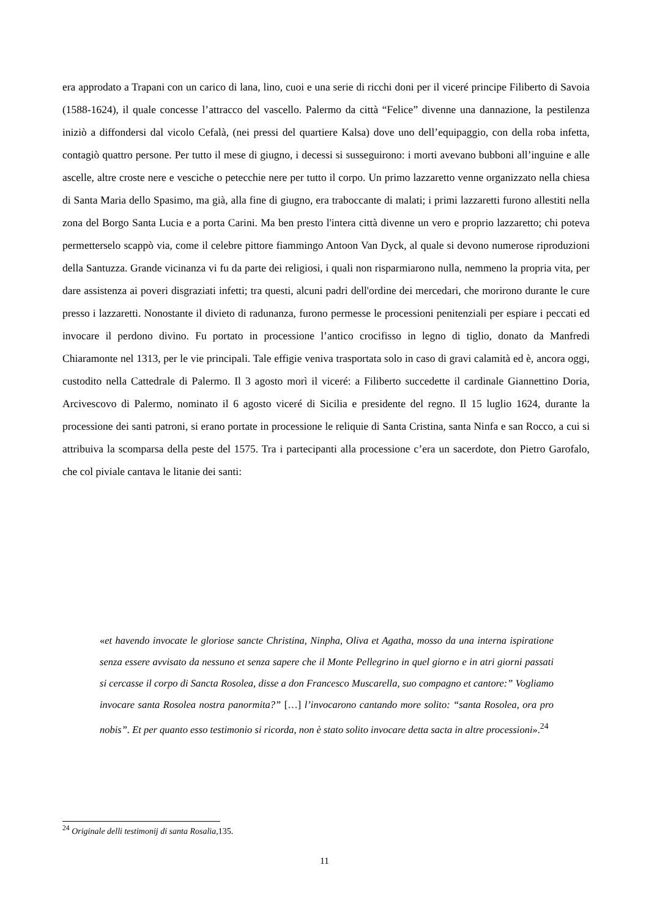era approdato a Trapani con un carico di lana, lino, cuoi e una serie di ricchi doni per il viceré principe Filiberto di Savoia (1588-1624), il quale concesse l’attracco del vascello. Palermo da città “Felice” divenne una dannazione, la pestilenza iniziò a diffondersi dal vicolo Cefalà, (nei pressi del quartiere Kalsa) dove uno dell’equipaggio, con della roba infetta, contagiò quattro persone. Per tutto il mese di giugno, i decessi si susseguirono: i morti avevano bubboni all’inguine e alle ascelle, altre croste nere e vesciche o petecchie nere per tutto il corpo. Un primo lazzaretto venne organizzato nella chiesa di Santa Maria dello Spasimo, ma già, alla fine di giugno, era traboccante di malati; i primi lazzaretti furono allestiti nella zona del Borgo Santa Lucia e a porta Carini. Ma ben presto l'intera città divenne un vero e proprio lazzaretto; chi poteva permetterselo scappò via, come il celebre pittore fiammingo Antoon Van Dyck, al quale si devono numerose riproduzioni della Santuzza. Grande vicinanza vi fu da parte dei religiosi, i quali non risparmiarono nulla, nemmeno la propria vita, per dare assistenza ai poveri disgraziati infetti; tra questi, alcuni padri dell'ordine dei mercedari, che morirono durante le cure presso i lazzaretti. Nonostante il divieto di radunanza, furono permesse le processioni penitenziali per espiare i peccati ed invocare il perdono divino. Fu portato in processione l’antico crocifisso in legno di tiglio, donato da Manfredi Chiaramonte nel 1313, per le vie principali. Tale effigie veniva trasportata solo in caso di gravi calamità ed è, ancora oggi, custodito nella Cattedrale di Palermo. Il 3 agosto morì il viceré: a Filiberto succedette il cardinale Giannettino Doria, Arcivescovo di Palermo, nominato il 6 agosto viceré di Sicilia e presidente del regno. Il 15 luglio 1624, durante la processione dei santi patroni, si erano portate in processione le reliquie di Santa Cristina, santa Ninfa e san Rocco, a cui si attribuiva la scomparsa della peste del 1575. Tra i partecipanti alla processione c’era un sacerdote, don Pietro Garofalo, che col piviale cantava le litanie dei santi:
«et havendo invocate le gloriose sancte Christina, Ninpha, Oliva et Agatha, mosso da una interna ispiratione senza essere avvisato da nessuno et senza sapere che il Monte Pellegrino in quel giorno e in atri giorni passati si cercasse il corpo di Sancta Rosolea, disse a don Francesco Muscarella, suo compagno et cantore:” Vogliamo invocare santa Rosolea nostra panormita?” […] l’invocarono cantando more solito: “santa Rosolea, ora pro nobis”. Et per quanto esso testimonio si ricorda, non è stato solito invocare detta sacta in altre processioni».<sup>24</sup>
<sup>24</sup> Originale delli testimonij di santa Rosalia, 135.
11